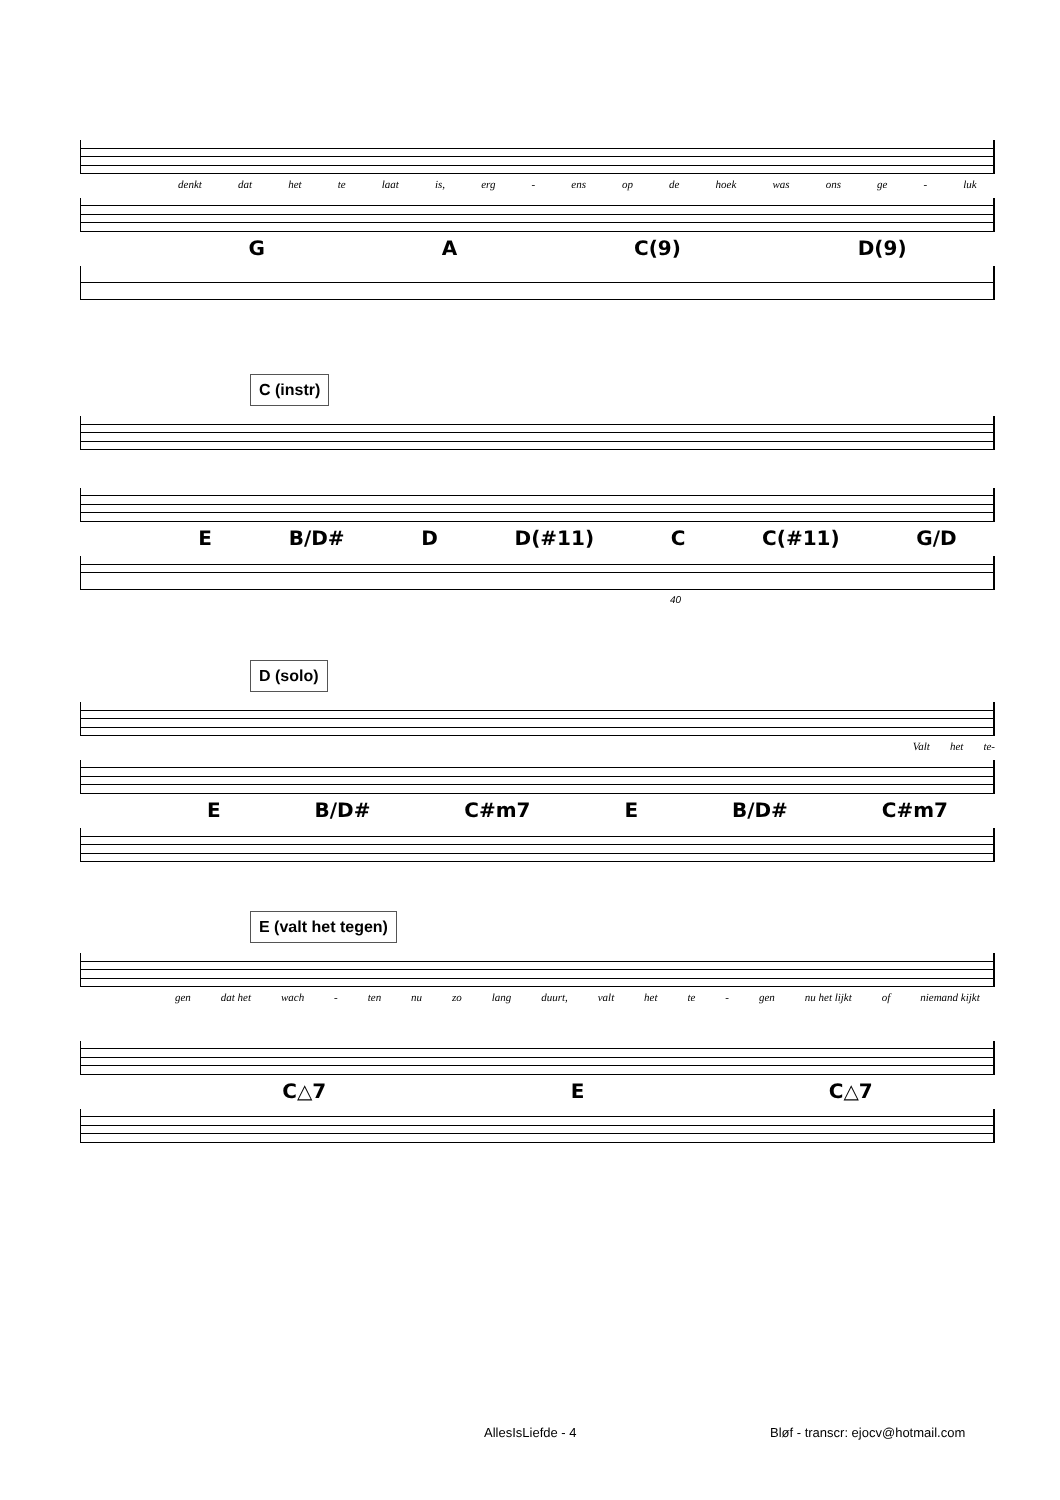denkt dat het te laat is, erg - ens op de hoek was ons ge - luk
G A C(9) D(9)
C (instr)
E B/D# D D(#11) C C(#11) G/D
40
D (solo)
Valt het te-
E B/D# C#m7 E B/D# C#m7
E (valt het tegen)
gen dat het wach - ten nu zo lang duurt, valt het te - gen nu het lijkt of niemand kijkt
C△7 E C△7
AllesIsLiefde - 4
Bløf - transcr: ejocv@hotmail.com